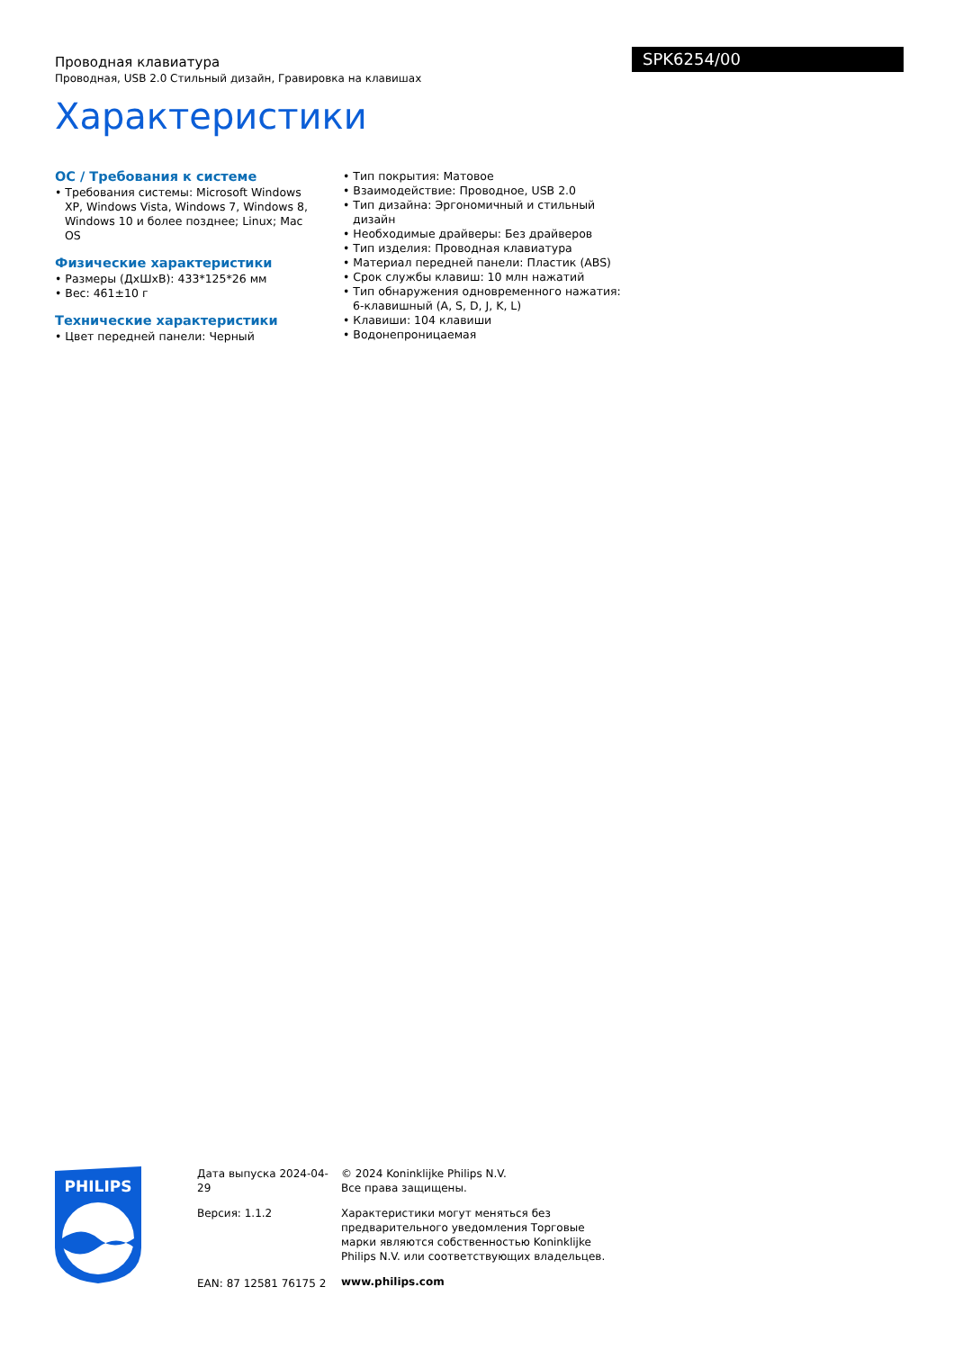Проводная клавиатура
Проводная, USB 2.0 Стильный дизайн, Гравировка на клавишах
Характеристики
SPK6254/00
ОС / Требования к системе
• Требования системы: Microsoft Windows XP, Windows Vista, Windows 7, Windows 8, Windows 10 и более позднее; Linux; Mac OS
Физические характеристики
• Размеры (ДхШхВ): 433*125*26 мм
• Вес: 461±10 г
Технические характеристики
• Цвет передней панели: Черный
• Тип покрытия: Матовое
• Взаимодействие: Проводное, USB 2.0
• Тип дизайна: Эргономичный и стильный дизайн
• Необходимые драйверы: Без драйверов
• Тип изделия: Проводная клавиатура
• Материал передней панели: Пластик (ABS)
• Срок службы клавиш: 10 млн нажатий
• Тип обнаружения одновременного нажатия: 6-клавишный (A, S, D, J, K, L)
• Клавиши: 104 клавиши
• Водонепроницаемая
PHILIPS
Дата выпуска 2024-04-29
Версия: 1.1.2
EAN: 87 12581 76175 2
© 2024 Koninklijke Philips N.V.
Все права защищены.
Характеристики могут меняться без предварительного уведомления Торговые марки являются собственностью Koninklijke Philips N.V. или соответствующих владельцев.
www.philips.com